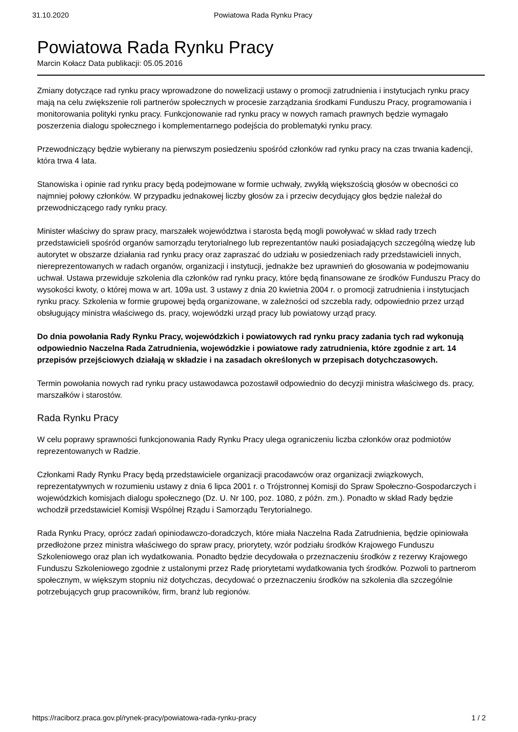31.10.2020 Powiatowa Rada Rynku Pracy
Powiatowa Rada Rynku Pracy
Marcin Kołacz Data publikacji: 05.05.2016
Zmiany dotyczące rad rynku pracy wprowadzone do nowelizacji ustawy o promocji zatrudnienia i instytucjach rynku pracy mają na celu zwiększenie roli partnerów społecznych w procesie zarządzania środkami Funduszu Pracy, programowania i monitorowania polityki rynku pracy. Funkcjonowanie rad rynku pracy w nowych ramach prawnych będzie wymagało poszerzenia dialogu społecznego i komplementarnego podejścia do problematyki rynku pracy.
Przewodniczący będzie wybierany na pierwszym posiedzeniu spośród członków rad rynku pracy na czas trwania kadencji, która trwa 4 lata.
Stanowiska i opinie rad rynku pracy będą podejmowane w formie uchwały, zwykłą większością głosów w obecności co najmniej połowy członków. W przypadku jednakowej liczby głosów za i przeciw decydujący głos będzie należał do przewodniczącego rady rynku pracy.
Minister właściwy do spraw pracy, marszałek województwa i starosta będą mogli powoływać w skład rady trzech przedstawicieli spośród organów samorządu terytorialnego lub reprezentantów nauki posiadających szczególną wiedzę lub autorytet w obszarze działania rad rynku pracy oraz zapraszać do udziału w posiedzeniach rady przedstawicieli innych, niereprezentowanych w radach organów, organizacji i instytucji, jednakże bez uprawnień do głosowania w podejmowaniu uchwał. Ustawa przewiduje szkolenia dla członków rad rynku pracy, które będą finansowane ze środków Funduszu Pracy do wysokości kwoty, o której mowa w art. 109a ust. 3 ustawy z dnia 20 kwietnia 2004 r. o promocji zatrudnienia i instytucjach rynku pracy. Szkolenia w formie grupowej będą organizowane, w zależności od szczebla rady, odpowiednio przez urząd obsługujący ministra właściwego ds. pracy, wojewódzki urząd pracy lub powiatowy urząd pracy.
Do dnia powołania Rady Rynku Pracy, wojewódzkich i powiatowych rad rynku pracy zadania tych rad wykonują odpowiednio Naczelna Rada Zatrudnienia, wojewódzkie i powiatowe rady zatrudnienia, które zgodnie z art. 14 przepisów przejściowych działają w składzie i na zasadach określonych w przepisach dotychczasowych.
Termin powołania nowych rad rynku pracy ustawodawca pozostawił odpowiednio do decyzji ministra właściwego ds. pracy, marszałków i starostów.
Rada Rynku Pracy
W celu poprawy sprawności funkcjonowania Rady Rynku Pracy ulega ograniczeniu liczba członków oraz podmiotów reprezentowanych w Radzie.
Członkami Rady Rynku Pracy będą przedstawiciele organizacji pracodawców oraz organizacji związkowych, reprezentatywnych w rozumieniu ustawy z dnia 6 lipca 2001 r. o Trójstronnej Komisji do Spraw Społeczno-Gospodarczych i wojewódzkich komisjach dialogu społecznego (Dz. U. Nr 100, poz. 1080, z późn. zm.). Ponadto w skład Rady będzie wchodził przedstawiciel Komisji Wspólnej Rządu i Samorządu Terytorialnego.
Rada Rynku Pracy, oprócz zadań opiniodawczo-doradczych, które miała Naczelna Rada Zatrudnienia, będzie opiniowała przedłożone przez ministra właściwego do spraw pracy, priorytety, wzór podziału środków Krajowego Funduszu Szkoleniowego oraz plan ich wydatkowania. Ponadto będzie decydowała o przeznaczeniu środków z rezerwy Krajowego Funduszu Szkoleniowego zgodnie z ustalonymi przez Radę priorytetami wydatkowania tych środków. Pozwoli to partnerom społecznym, w większym stopniu niż dotychczas, decydować o przeznaczeniu środków na szkolenia dla szczególnie potrzebujących grup pracowników, firm, branż lub regionów.
https://raciborz.praca.gov.pl/rynek-pracy/powiatowa-rada-rynku-pracy 1 / 2